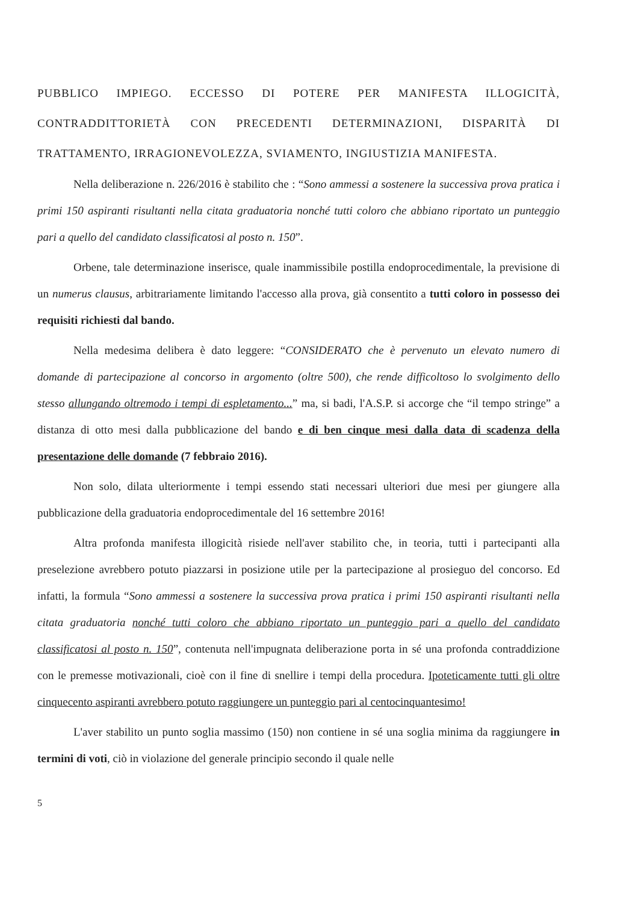PUBBLICO IMPIEGO. ECCESSO DI POTERE PER MANIFESTA ILLOGICITÀ, CONTRADDITTORIETÀ CON PRECEDENTI DETERMINAZIONI, DISPARITÀ DI TRATTAMENTO, IRRAGIONEVOLEZZA, SVIAMENTO, INGIUSTIZIA MANIFESTA.
Nella deliberazione n. 226/2016 è stabilito che : “Sono ammessi a sostenere la successiva prova pratica i primi 150 aspiranti risultanti nella citata graduatoria nonché tutti coloro che abbiano riportato un punteggio pari a quello del candidato classificatosi al posto n. 150”.
Orbene, tale determinazione inserisce, quale inammissibile postilla endoprocedimentale, la previsione di un numerus clausus, arbitrariamente limitando l'accesso alla prova, già consentito a tutti coloro in possesso dei requisiti richiesti dal bando.
Nella medesima delibera è dato leggere: “CONSIDERATO che è pervenuto un elevato numero di domande di partecipazione al concorso in argomento (oltre 500), che rende difficoltoso lo svolgimento dello stesso allungando oltremodo i tempi di espletamento...” ma, si badi, l'A.S.P. si accorge che “il tempo stringe” a distanza di otto mesi dalla pubblicazione del bando e di ben cinque mesi dalla data di scadenza della presentazione delle domande (7 febbraio 2016).
Non solo, dilata ulteriormente i tempi essendo stati necessari ulteriori due mesi per giungere alla pubblicazione della graduatoria endoprocedimentale del 16 settembre 2016!
Altra profonda manifesta illogicità risiede nell'aver stabilito che, in teoria, tutti i partecipanti alla preselezione avrebbero potuto piazzarsi in posizione utile per la partecipazione al prosieguo del concorso. Ed infatti, la formula “Sono ammessi a sostenere la successiva prova pratica i primi 150 aspiranti risultanti nella citata graduatoria nonché tutti coloro che abbiano riportato un punteggio pari a quello del candidato classificatosi al posto n. 150”, contenuta nell'impugnata deliberazione porta in sé una profonda contraddizione con le premesse motivazionali, cioè con il fine di snellire i tempi della procedura. Ipoteticamente tutti gli oltre cinquecento aspiranti avrebbero potuto raggiungere un punteggio pari al centocinquantesimo!
L'aver stabilito un punto soglia massimo (150) non contiene in sé una soglia minima da raggiungere in termini di voti, ciò in violazione del generale principio secondo il quale nelle
5